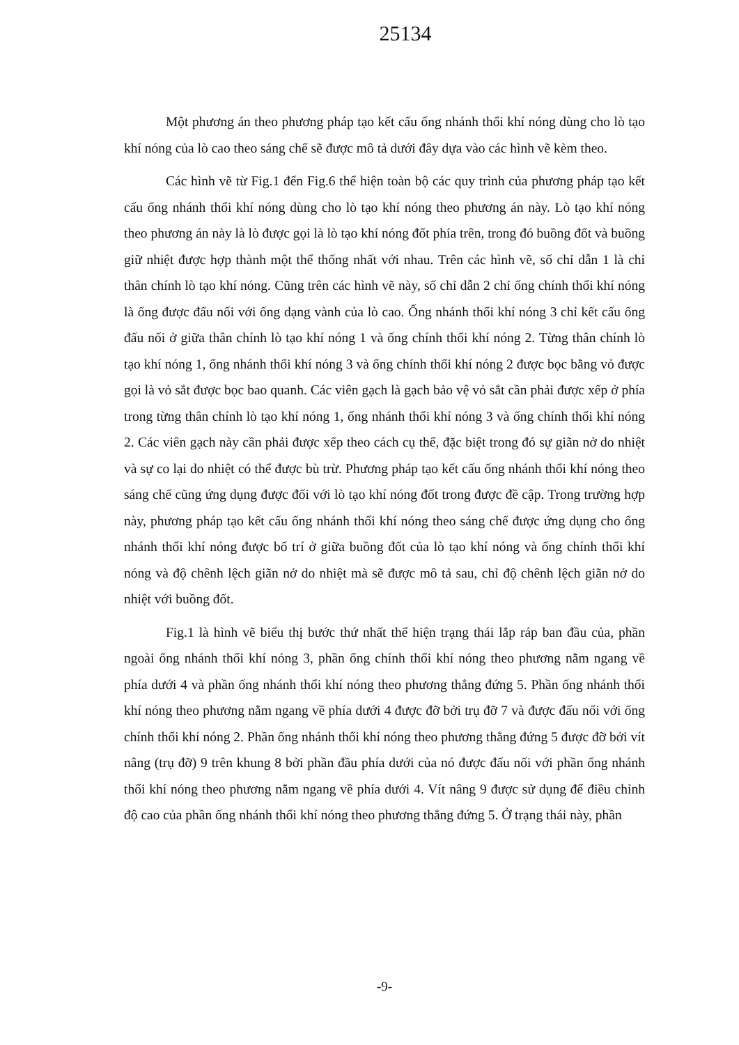25134
Một phương án theo phương pháp tạo kết cấu ống nhánh thổi khí nóng dùng cho lò tạo khí nóng của lò cao theo sáng chế sẽ được mô tả dưới đây dựa vào các hình vẽ kèm theo.
Các hình vẽ từ Fig.1 đến Fig.6 thể hiện toàn bộ các quy trình của phương pháp tạo kết cấu ống nhánh thổi khí nóng dùng cho lò tạo khí nóng theo phương án này. Lò tạo khí nóng theo phương án này là lò được gọi là lò tạo khí nóng đốt phía trên, trong đó buồng đốt và buồng giữ nhiệt được hợp thành một thể thống nhất với nhau. Trên các hình vẽ, số chỉ dẫn 1 là chỉ thân chính lò tạo khí nóng. Cũng trên các hình vẽ này, số chỉ dẫn 2 chỉ ống chính thổi khí nóng là ống được đấu nối với ống dạng vành của lò cao. Ống nhánh thổi khí nóng 3 chỉ kết cấu ống đấu nối ở giữa thân chính lò tạo khí nóng 1 và ống chính thổi khí nóng 2. Từng thân chính lò tạo khí nóng 1, ống nhánh thổi khí nóng 3 và ống chính thổi khí nóng 2 được bọc bằng vỏ được gọi là vỏ sắt được bọc bao quanh. Các viên gạch là gạch bảo vệ vỏ sắt cần phải được xếp ở phía trong từng thân chính lò tạo khí nóng 1, ống nhánh thổi khí nóng 3 và ống chính thổi khí nóng 2. Các viên gạch này cần phải được xếp theo cách cụ thể, đặc biệt trong đó sự giãn nở do nhiệt và sự co lại do nhiệt có thể được bù trừ. Phương pháp tạo kết cấu ống nhánh thổi khí nóng theo sáng chế cũng ứng dụng được đối với lò tạo khí nóng đốt trong được đề cập. Trong trường hợp này, phương pháp tạo kết cấu ống nhánh thổi khí nóng theo sáng chế được ứng dụng cho ống nhánh thổi khí nóng được bố trí ở giữa buồng đốt của lò tạo khí nóng và ống chính thổi khí nóng và độ chênh lệch giãn nở do nhiệt mà sẽ được mô tả sau, chỉ độ chênh lệch giãn nở do nhiệt với buồng đốt.
Fig.1 là hình vẽ biểu thị bước thứ nhất thể hiện trạng thái lắp ráp ban đầu của, phần ngoài ống nhánh thổi khí nóng 3, phần ống chính thổi khí nóng theo phương nằm ngang về phía dưới 4 và phần ống nhánh thổi khí nóng theo phương thẳng đứng 5. Phần ống nhánh thổi khí nóng theo phương nằm ngang về phía dưới 4 được đỡ bởi trụ đỡ 7 và được đấu nối với ống chính thổi khí nóng 2. Phần ống nhánh thổi khí nóng theo phương thẳng đứng 5 được đỡ bởi vít nâng (trụ đỡ) 9 trên khung 8 bởi phần đầu phía dưới của nó được đấu nối với phần ống nhánh thổi khí nóng theo phương nằm ngang về phía dưới 4. Vít nâng 9 được sử dụng để điều chỉnh độ cao của phần ống nhánh thổi khí nóng theo phương thẳng đứng 5. Ở trạng thái này, phần
-9-